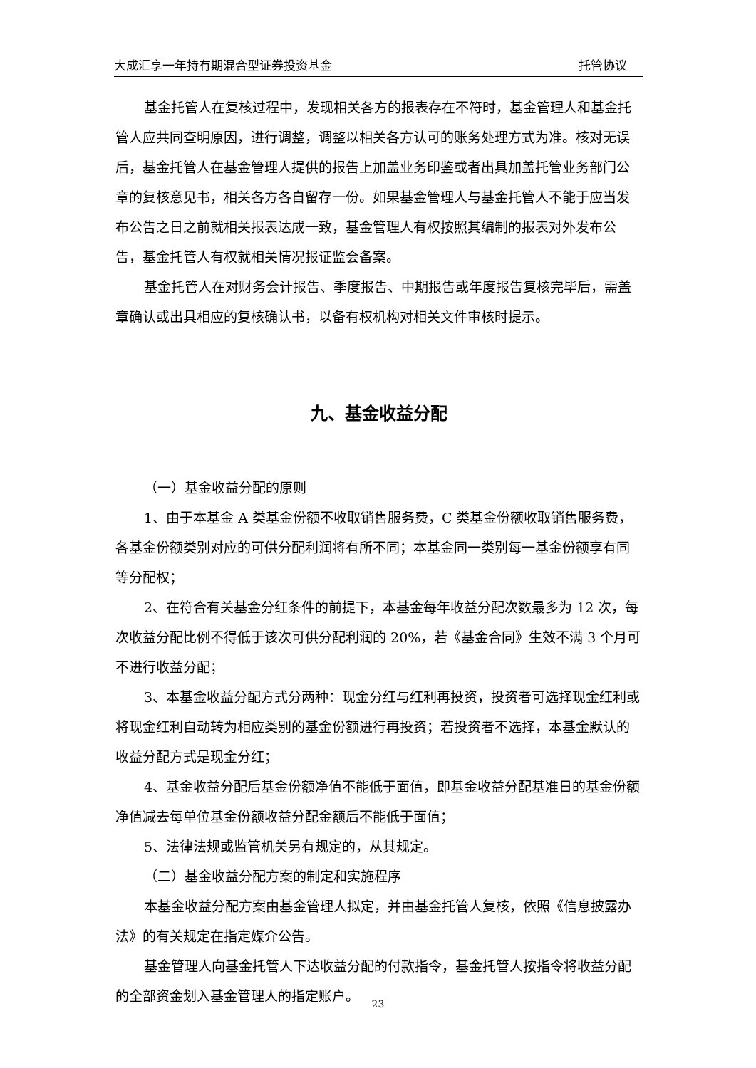大成汇享一年持有期混合型证券投资基金 托管协议
基金托管人在复核过程中，发现相关各方的报表存在不符时，基金管理人和基金托管人应共同查明原因，进行调整，调整以相关各方认可的账务处理方式为准。核对无误后，基金托管人在基金管理人提供的报告上加盖业务印鉴或者出具加盖托管业务部门公章的复核意见书，相关各方各自留存一份。如果基金管理人与基金托管人不能于应当发布公告之日之前就相关报表达成一致，基金管理人有权按照其编制的报表对外发布公告，基金托管人有权就相关情况报证监会备案。
基金托管人在对财务会计报告、季度报告、中期报告或年度报告复核完毕后，需盖章确认或出具相应的复核确认书，以备有权机构对相关文件审核时提示。
九、基金收益分配
（一）基金收益分配的原则
1、由于本基金 A 类基金份额不收取销售服务费，C 类基金份额收取销售服务费，各基金份额类别对应的可供分配利润将有所不同；本基金同一类别每一基金份额享有同等分配权；
2、在符合有关基金分红条件的前提下，本基金每年收益分配次数最多为 12 次，每次收益分配比例不得低于该次可供分配利润的 20%，若《基金合同》生效不满 3 个月可不进行收益分配；
3、本基金收益分配方式分两种：现金分红与红利再投资，投资者可选择现金红利或将现金红利自动转为相应类别的基金份额进行再投资；若投资者不选择，本基金默认的收益分配方式是现金分红；
4、基金收益分配后基金份额净值不能低于面值，即基金收益分配基准日的基金份额净值减去每单位基金份额收益分配金额后不能低于面值；
5、法律法规或监管机关另有规定的，从其规定。
（二）基金收益分配方案的制定和实施程序
本基金收益分配方案由基金管理人拟定，并由基金托管人复核，依照《信息披露办法》的有关规定在指定媒介公告。
基金管理人向基金托管人下达收益分配的付款指令，基金托管人按指令将收益分配的全部资金划入基金管理人的指定账户。
23